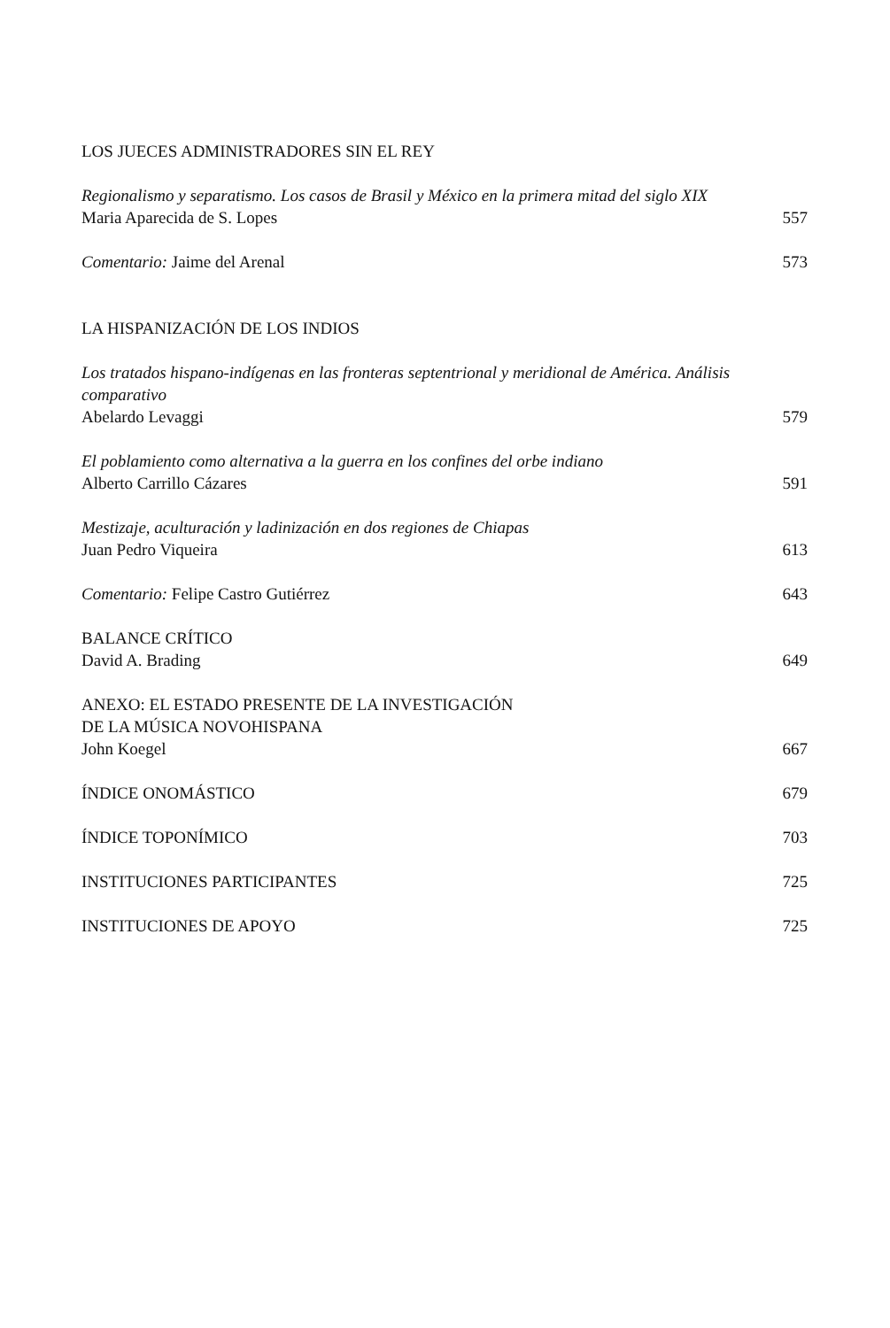LOS JUECES ADMINISTRADORES SIN EL REY
Regionalismo y separatismo. Los casos de Brasil y México en la primera mitad del siglo XIX
Maria Aparecida de S. Lopes 557
Comentario: Jaime del Arenal 573
LA HISPANIZACIÓN DE LOS INDIOS
Los tratados hispano-indígenas en las fronteras septentrional y meridional de América. Análisis comparativo
Abelardo Levaggi 579
El poblamiento como alternativa a la guerra en los confines del orbe indiano
Alberto Carrillo Cázares 591
Mestizaje, aculturación y ladinización en dos regiones de Chiapas
Juan Pedro Viqueira 613
Comentario: Felipe Castro Gutiérrez 643
BALANCE CRÍTICO
David A. Brading 649
ANEXO: EL ESTADO PRESENTE DE LA INVESTIGACIÓN
DE LA MÚSICA NOVOHISPANA
John Koegel 667
ÍNDICE ONOMÁSTICO 679
ÍNDICE TOPONÍMICO 703
INSTITUCIONES PARTICIPANTES 725
INSTITUCIONES DE APOYO 725